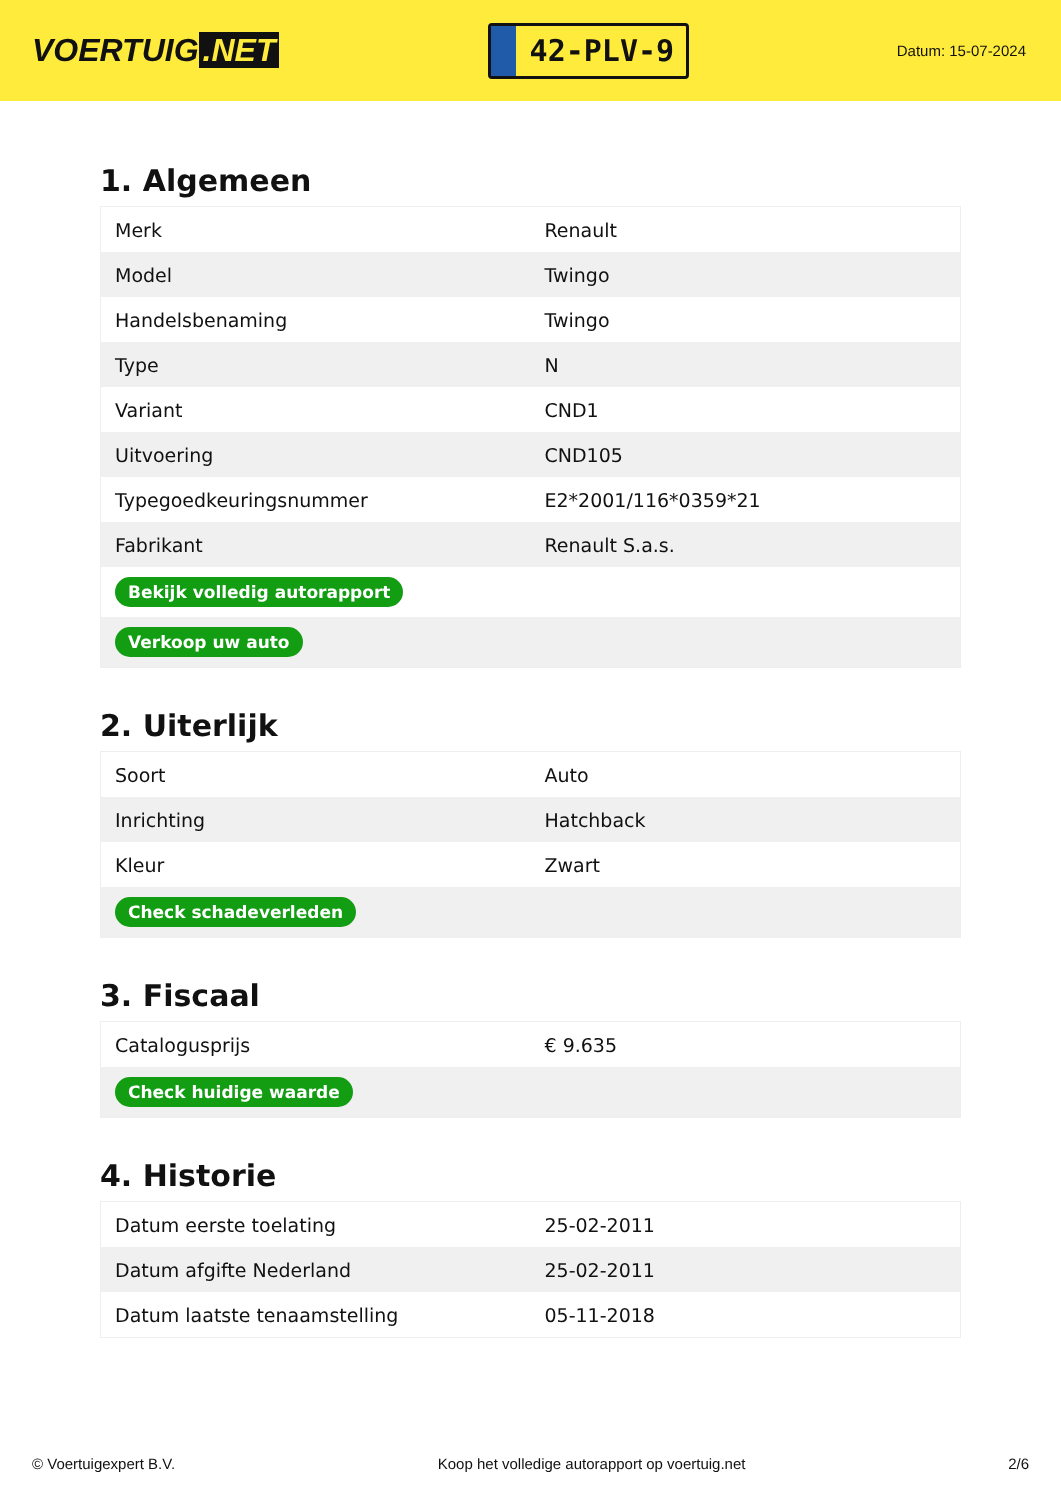VOERTUIG.NET
42-PLV-9
Datum: 15-07-2024
1. Algemeen
| Merk | Renault |
| Model | Twingo |
| Handelsbenaming | Twingo |
| Type | N |
| Variant | CND1 |
| Uitvoering | CND105 |
| Typegoedkeuringsnummer | E2*2001/116*0359*21 |
| Fabrikant | Renault S.a.s. |
| Bekijk volledig autorapport | |
| Verkoop uw auto | |
2. Uiterlijk
| Soort | Auto |
| Inrichting | Hatchback |
| Kleur | Zwart |
| Check schadeverleden | |
3. Fiscaal
| Catalogusprijs | € 9.635 |
| Check huidige waarde | |
4. Historie
| Datum eerste toelating | 25-02-2011 |
| Datum afgifte Nederland | 25-02-2011 |
| Datum laatste tenaamstelling | 05-11-2018 |
© Voertuigexpert B.V. Koop het volledige autorapport op voertuig.net 2/6